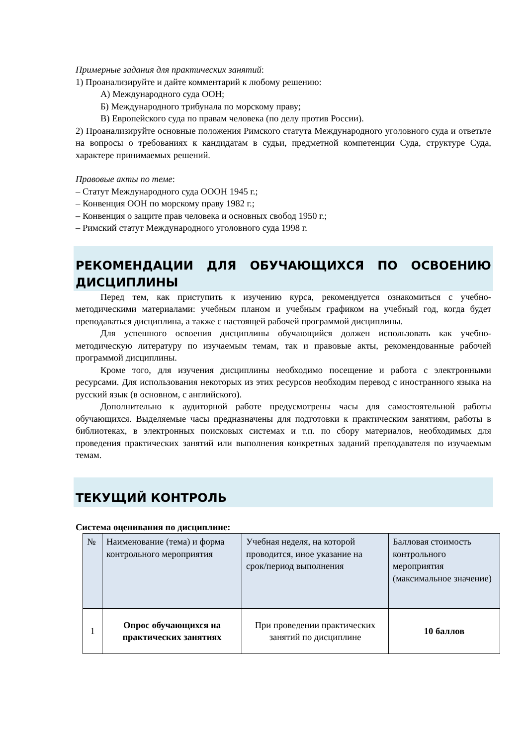Примерные задания для практических занятий:
1) Проанализируйте и дайте комментарий к любому решению:
А) Международного суда ООН;
Б) Международного трибунала по морскому праву;
В) Европейского суда по правам человека (по делу против России).
2) Проанализируйте основные положения Римского статута Международного уголовного суда и ответьте на вопросы о требованиях к кандидатам в судьи, предметной компетенции Суда, структуре Суда, характере принимаемых решений.
Правовые акты по теме:
– Статут Международного суда ОООН 1945 г.;
– Конвенция ООН по морскому праву 1982 г.;
– Конвенция о защите прав человека и основных свобод 1950 г.;
– Римский статут Международного уголовного суда 1998 г.
РЕКОМЕНДАЦИИ ДЛЯ ОБУЧАЮЩИХСЯ ПО ОСВОЕНИЮ ДИСЦИПЛИНЫ
Перед тем, как приступить к изучению курса, рекомендуется ознакомиться с учебно-методическими материалами: учебным планом и учебным графиком на учебный год, когда будет преподаваться дисциплина, а также с настоящей рабочей программой дисциплины.
Для успешного освоения дисциплины обучающийся должен использовать как учебно-методическую литературу по изучаемым темам, так и правовые акты, рекомендованные рабочей программой дисциплины.
Кроме того, для изучения дисциплины необходимо посещение и работа с электронными ресурсами. Для использования некоторых из этих ресурсов необходим перевод с иностранного языка на русский язык (в основном, с английского).
Дополнительно к аудиторной работе предусмотрены часы для самостоятельной работы обучающихся. Выделяемые часы предназначены для подготовки к практическим занятиям, работы в библиотеках, в электронных поисковых системах и т.п. по сбору материалов, необходимых для проведения практических занятий или выполнения конкретных заданий преподавателя по изучаемым темам.
ТЕКУЩИЙ КОНТРОЛЬ
Система оценивания по дисциплине:
| № | Наименование (тема) и форма контрольного мероприятия | Учебная неделя, на которой проводится, иное указание на срок/период выполнения | Балловая стоимость контрольного мероприятия (максимальное значение) |
| 1 | Опрос обучающихся на практических занятиях | При проведении практических занятий по дисциплине | 10 баллов |